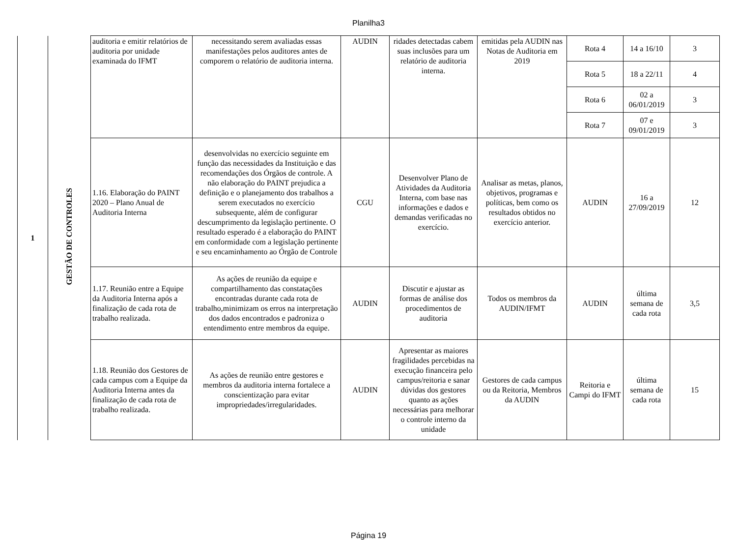Planilha3
| 1 | GESTÃO DE CONTROLES | auditoria e emitir relatórios de auditoria por unidade examinada do IFMT | necessitando serem avaliadas essas manifestações pelos auditores antes de comporem o relatório de auditoria interna. | AUDIN | ridades detectadas cabem suas inclusões para um relatório de auditoria interna. | emitidas pela AUDIN nas Notas de Auditoria em 2019 | Rota 4 | 14 a 16/10 | 3 |
| | | | | | | | Rota 5 | 18 a 22/11 | 4 |
| | | | | | | | Rota 6 | 02 a 06/01/2019 | 3 |
| | | | | | | | Rota 7 | 07 e 09/01/2019 | 3 |
| | | 1.16. Elaboração do PAINT 2020 – Plano Anual de Auditoria Interna | desenvolvidas no exercício seguinte em função das necessidades da Instituição e das recomendações dos Órgãos de controle. A não elaboração do PAINT prejudica a definição e o planejamento dos trabalhos a serem executados no exercício subsequente, além de configurar descumprimento da legislação pertinente. O resultado esperado é a elaboração do PAINT em conformidade com a legislação pertinente e seu encaminhamento ao Órgão de Controle | CGU | Desenvolver Plano de Atividades da Auditoria Interna, com base nas informações e dados e demandas verificadas no exercício. | Analisar as metas, planos, objetivos, programas e políticas, bem como os resultados obtidos no exercício anterior. | AUDIN | 16 a 27/09/2019 | 12 |
| | | 1.17. Reunião entre a Equipe da Auditoria Interna após a finalização de cada rota de trabalho realizada. | As ações de reunião da equipe e compartilhamento das constatações encontradas durante cada rota de trabalho,minimizam os erros na interpretação dos dados encontrados e padroniza o entendimento entre membros da equipe. | AUDIN | Discutir e ajustar as formas de análise dos procedimentos de auditoria | Todos os membros da AUDIN/IFMT | AUDIN | última semana de cada rota | 3,5 |
| | | 1.18. Reunião dos Gestores de cada campus com a Equipe da Auditoria Interna antes da finalização de cada rota de trabalho realizada. | As ações de reunião entre gestores e membros da auditoria interna fortalece a conscientização para evitar impropriedades/irregularidades. | AUDIN | Apresentar as maiores fragilidades percebidas na execução financeira pelo campus/reitoria e sanar dúvidas dos gestores quanto as ações necessárias para melhorar o controle interno da unidade | Gestores de cada campus ou da Reitoria, Membros da AUDIN | Reitoria e Campi do IFMT | última semana de cada rota | 15 |
Página 19